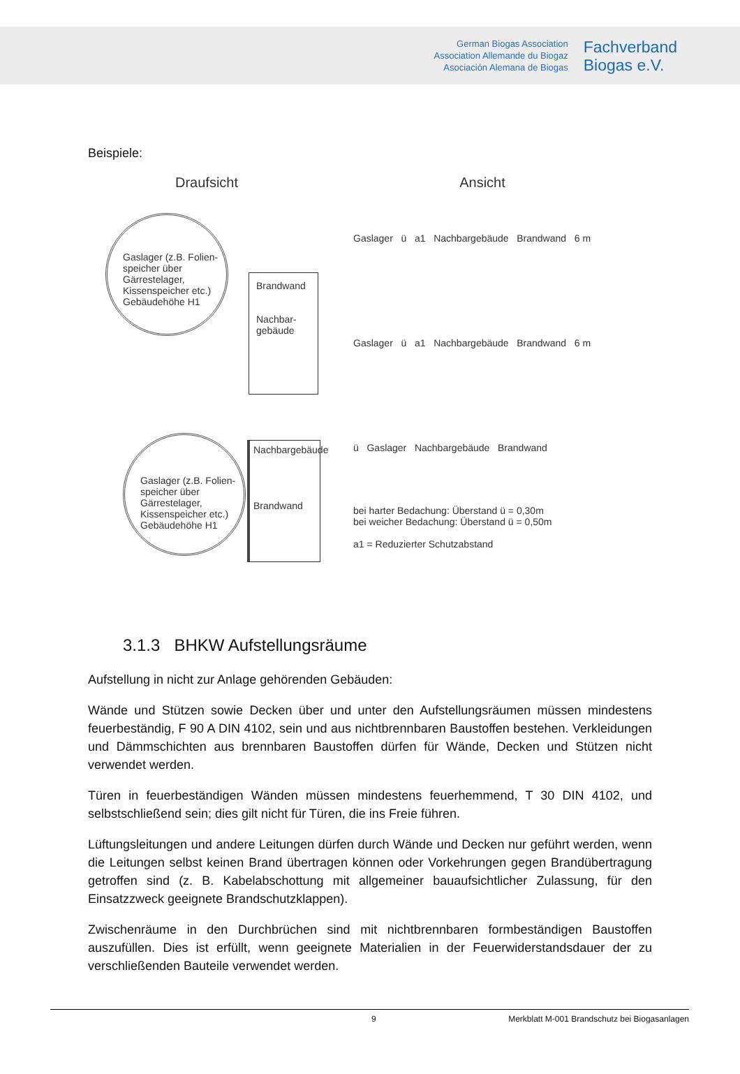German Biogas Association
Association Allemande du Biogaz
Asociación Alemana de Biogas
Fachverband
Biogas e.V.
Beispiele:
Draufsicht
Gaslager (z.B. Folien-
speicher über
Gärrestelager,
Kissenspeicher etc.)
Gebäudehöhe H1
Brandwand
Nachbar-
gebäude
Gaslager (z.B. Folien-
speicher über
Gärrestelager,
Kissenspeicher etc.)
Gebäudehöhe H1
Nachbargebäude
Brandwand
Ansicht
Gaslager ü a1 Nachbargebäude Brandwand 6 m
Gaslager ü a1 Nachbargebäude Brandwand 6 m
ü Gaslager Nachbargebäude Brandwand
bei harter Bedachung: Überstand ü = 0,30m
bei weicher Bedachung: Überstand ü = 0,50m
a1 = Reduzierter Schutzabstand
3.1.3 BHKW Aufstellungsräume
Aufstellung in nicht zur Anlage gehörenden Gebäuden:
Wände und Stützen sowie Decken über und unter den Aufstellungsräumen müssen mindestens feuerbeständig, F 90 A DIN 4102, sein und aus nichtbrennbaren Baustoffen bestehen. Verkleidungen und Dämmschichten aus brennbaren Baustoffen dürfen für Wände, Decken und Stützen nicht verwendet werden.
Türen in feuerbeständigen Wänden müssen mindestens feuerhemmend, T 30 DIN 4102, und selbstschließend sein; dies gilt nicht für Türen, die ins Freie führen.
Lüftungsleitungen und andere Leitungen dürfen durch Wände und Decken nur geführt werden, wenn die Leitungen selbst keinen Brand übertragen können oder Vorkehrungen gegen Brandübertragung getroffen sind (z. B. Kabelabschottung mit allgemeiner bauaufsichtlicher Zulassung, für den Einsatzzweck geeignete Brandschutzklappen).
Zwischenräume in den Durchbrüchen sind mit nichtbrennbaren formbeständigen Baustoffen auszufüllen. Dies ist erfüllt, wenn geeignete Materialien in der Feuerwiderstandsdauer der zu verschließenden Bauteile verwendet werden.
9 Merkblatt M-001 Brandschutz bei Biogasanlagen